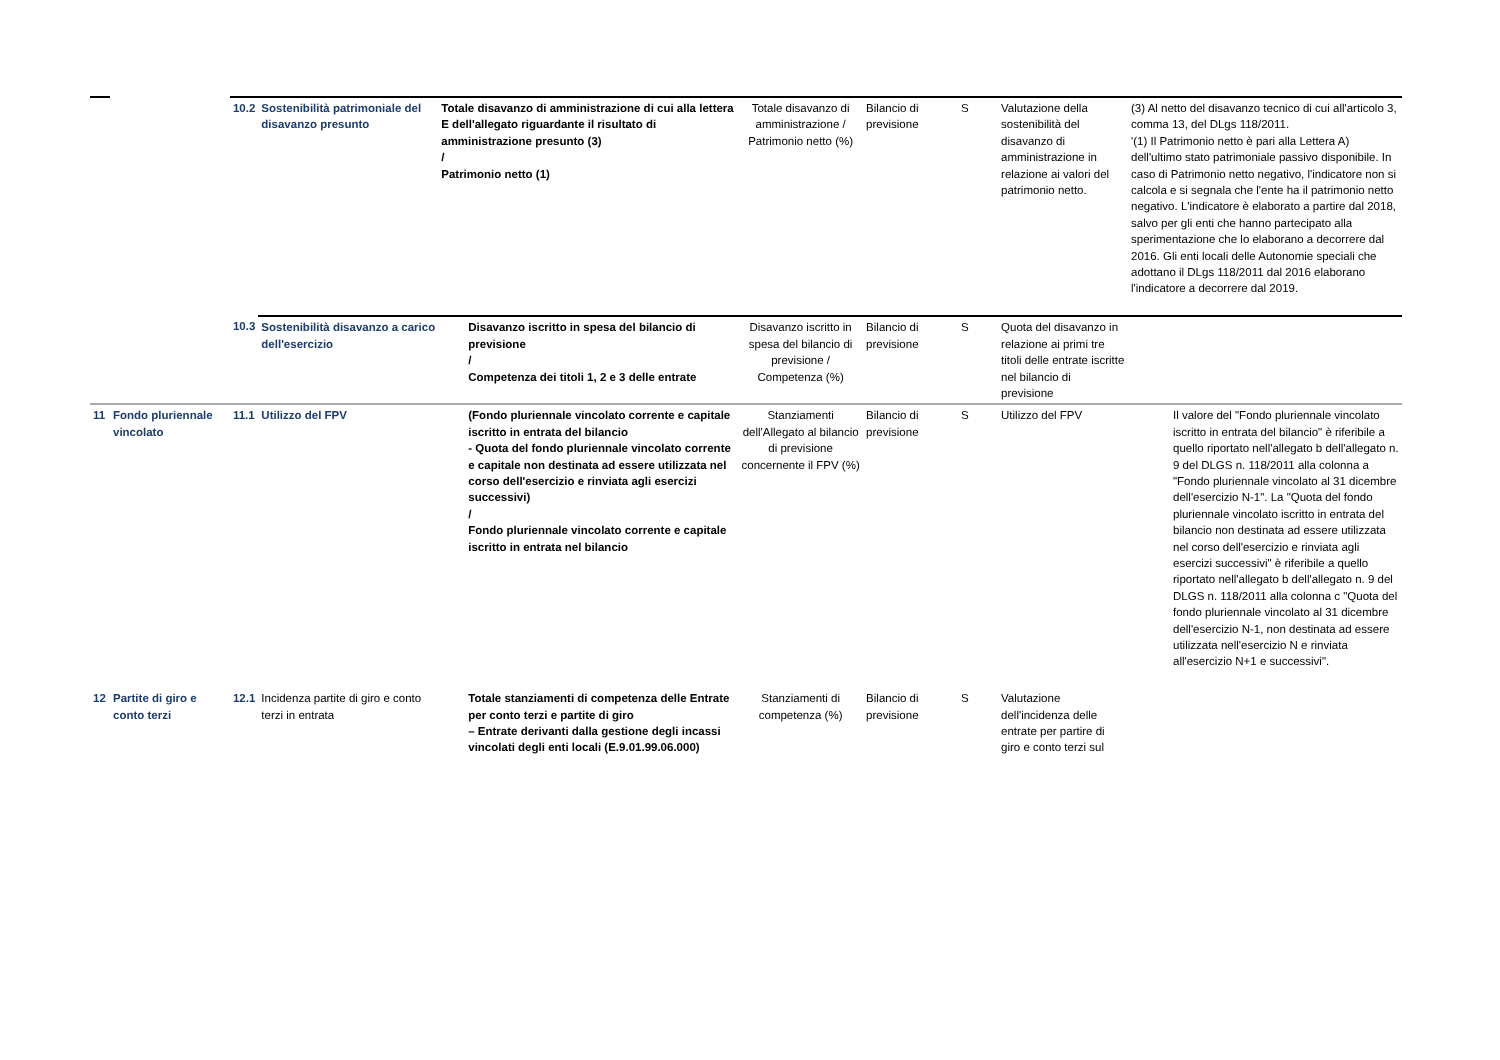| | | 10.2 | Sostenibilità patrimoniale del disavanzo presunto | Totale disavanzo di amministrazione di cui alla lettera E dell'allegato riguardante il risultato di amministrazione presunto (3) / Patrimonio netto (1) | Totale disavanzo di amministrazione / Patrimonio netto (%) | Bilancio di previsione | S | Valutazione della sostenibilità del disavanzo di amministrazione in relazione ai valori del patrimonio netto. | (3) Al netto del disavanzo tecnico di cui all'articolo 3, comma 13, del DLgs 118/2011. '(1) Il Patrimonio netto è pari alla Lettera A) dell'ultimo stato patrimoniale passivo disponibile. In caso di Patrimonio netto negativo, l'indicatore non si calcola e si segnala che l'ente ha il patrimonio netto negativo. L'indicatore è elaborato a partire dal 2018, salvo per gli enti che hanno partecipato alla sperimentazione che lo elaborano a decorrere dal 2016. Gli enti locali delle Autonomie speciali che adottano il DLgs 118/2011 dal 2016 elaborano l'indicatore a decorrere dal 2019. |
| | | 10.3 | Sostenibilità disavanzo a carico dell'esercizio | Disavanzo iscritto in spesa del bilancio di previsione / Competenza dei titoli 1, 2 e 3 delle entrate | Disavanzo iscritto in spesa del bilancio di previsione / Competenza (%) | Bilancio di previsione | S | Quota del disavanzo in relazione ai primi tre titoli delle entrate iscritte nel bilancio di previsione | |
| 11 | Fondo pluriennale vincolato | 11.1 | Utilizzo del FPV | (Fondo pluriennale vincolato corrente e capitale iscritto in entrata del bilancio - Quota del fondo pluriennale vincolato corrente e capitale non destinata ad essere utilizzata nel corso dell'esercizio e rinviata agli esercizi successivi) / Fondo pluriennale vincolato corrente e capitale iscritto in entrata nel bilancio | Stanziamenti dell'Allegato al bilancio di previsione concernente il FPV (%) | Bilancio di previsione | S | Utilizzo del FPV | Il valore del "Fondo pluriennale vincolato iscritto in entrata del bilancio" è riferibile a quello riportato nell'allegato b dell'allegato n. 9 del DLGS n. 118/2011 alla colonna a "Fondo pluriennale vincolato al 31 dicembre dell'esercizio N-1". La "Quota del fondo pluriennale vincolato iscritto in entrata del bilancio non destinata ad essere utilizzata nel corso dell'esercizio e rinviata agli esercizi successivi" è riferibile a quello riportato nell'allegato b dell'allegato n. 9 del DLGS n. 118/2011 alla colonna c "Quota del fondo pluriennale vincolato al 31 dicembre dell'esercizio N-1, non destinata ad essere utilizzata nell'esercizio N e rinviata all'esercizio N+1 e successivi". |
| 12 | Partite di giro e conto terzi | 12.1 | Incidenza partite di giro e conto terzi in entrata | Totale stanziamenti di competenza delle Entrate per conto terzi e partite di giro – Entrate derivanti dalla gestione degli incassi vincolati degli enti locali (E.9.01.99.06.000) | Stanziamenti di competenza (%) | Bilancio di previsione | S | Valutazione dell'incidenza delle entrate per partire di giro e conto terzi sul | |